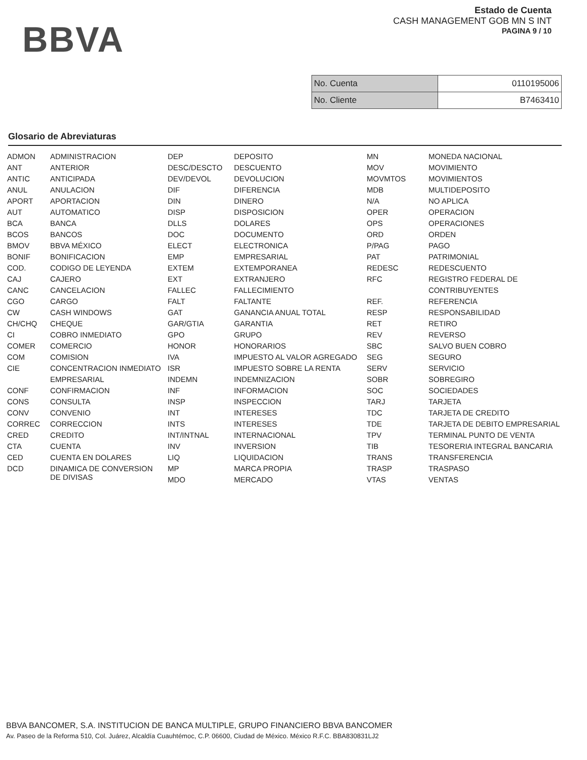BBVA
Estado de Cuenta
CASH MANAGEMENT GOB MN S INT
PAGINA 9 / 10
| No. Cuenta | 0110195006 |
| No. Cliente | B7463410 |
Glosario de Abreviaturas
| ADMON | ADMINISTRACION | DEP | DEPOSITO | MN | MONEDA NACIONAL |
| ANT | ANTERIOR | DESC/DESCTO | DESCUENTO | MOV | MOVIMIENTO |
| ANTIC | ANTICIPADA | DEV/DEVOL | DEVOLUCION | MOVMTOS | MOVIMIENTOS |
| ANUL | ANULACION | DIF | DIFERENCIA | MDB | MULTIDEPOSITO |
| APORT | APORTACION | DIN | DINERO | N/A | NO APLICA |
| AUT | AUTOMATICO | DISP | DISPOSICION | OPER | OPERACION |
| BCA | BANCA | DLLS | DOLARES | OPS | OPERACIONES |
| BCOS | BANCOS | DOC | DOCUMENTO | ORD | ORDEN |
| BMOV | BBVA MÉXICO | ELECT | ELECTRONICA | P/PAG | PAGO |
| BONIF | BONIFICACION | EMP | EMPRESARIAL | PAT | PATRIMONIAL |
| COD. | CODIGO DE LEYENDA | EXTEM | EXTEMPORANEA | REDESC | REDESCUENTO |
| CAJ | CAJERO | EXT | EXTRANJERO | RFC | REGISTRO FEDERAL DE |
| CANC | CANCELACION | FALLEC | FALLECIMIENTO | | CONTRIBUYENTES |
| CGO | CARGO | FALT | FALTANTE | REF. | REFERENCIA |
| CW | CASH WINDOWS | GAT | GANANCIA ANUAL TOTAL | RESP | RESPONSABILIDAD |
| CH/CHQ | CHEQUE | GAR/GTIA | GARANTIA | RET | RETIRO |
| CI | COBRO INMEDIATO | GPO | GRUPO | REV | REVERSO |
| COMER | COMERCIO | HONOR | HONORARIOS | SBC | SALVO BUEN COBRO |
| COM | COMISION | IVA | IMPUESTO AL VALOR AGREGADO | SEG | SEGURO |
| CIE | CONCENTRACION INMEDIATO | ISR | IMPUESTO SOBRE LA RENTA | SERV | SERVICIO |
| | EMPRESARIAL | INDEMN | INDEMNIZACION | SOBR | SOBREGIRO |
| CONF | CONFIRMACION | INF | INFORMACION | SOC | SOCIEDADES |
| CONS | CONSULTA | INSP | INSPECCION | TARJ | TARJETA |
| CONV | CONVENIO | INT | INTERESES | TDC | TARJETA DE CREDITO |
| CORREC | CORRECCION | INTS | INTERESES | TDE | TARJETA DE DEBITO EMPRESARIAL |
| CRED | CREDITO | INT/INTNAL | INTERNACIONAL | TPV | TERMINAL PUNTO DE VENTA |
| CTA | CUENTA | INV | INVERSION | TIB | TESORERIA INTEGRAL BANCARIA |
| CED | CUENTA EN DOLARES | LIQ | LIQUIDACION | TRANS | TRANSFERENCIA |
| DCD | DINAMICA DE CONVERSION DE DIVISAS | MP | MARCA PROPIA | TRASP | TRASPASO |
| | | MDO | MERCADO | VTAS | VENTAS |
BBVA BANCOMER, S.A. INSTITUCION DE BANCA MULTIPLE, GRUPO FINANCIERO BBVA BANCOMER
Av. Paseo de la Reforma 510, Col. Juárez, Alcaldía Cuauhtémoc, C.P. 06600, Ciudad de México. México R.F.C. BBA830831LJ2